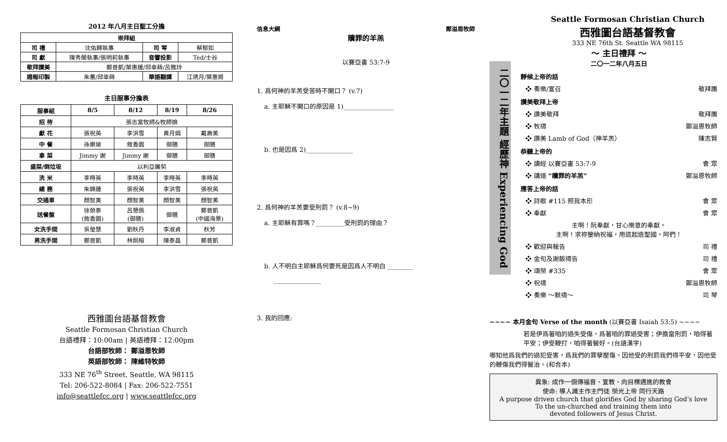2012 年八月主日聖工分擔
| 崇拜組 | | | |
| --- | --- | --- | --- |
| 司 禮 | 沈佑歸執事 | 司 琴 | 蔡郁如 |
| 司 獻 | 陳秀蘭執事/張明莉執事 | 音響投影 | Ted/士谷 |
| 敬拜讚美 | 鄭普凱/葉惠媛/邱幸蒔/呂雅玲 | | |
| 週報印製 | 朱蕙/邱幸蒔 | 華語翻譯 | 江琇月/葉惠姬 |
主日服事分擔表
| 服事組 | 8/5 | 8/12 | 8/19 | 8/26 |
| --- | --- | --- | --- | --- |
| 招 待 | 張志富牧師&牧師娘 | | | |
| 獻 花 | 張祝英 | 李洪雪 | 黄月娟 | 戴壽美 |
| 中 餐 | 孫樂瑜 | 敘香園 | 御膳 | 御膳 |
| 拿 菜 | Jimmy 謝 | Jimmy 謝 | 御膳 | 御膳 |
| 盛菜/倒垃圾 | 以利亞團契 | | | |
| 洗 米 | 李時英 | 李時英 | 李時英 | 李時英 |
| 總 務 | 朱錦蓮 | 張祝英 | 李洪雪 | 張祝英 |
| 交通車 | 顏智美 | 顏智美 | 顏智美 | 顏智美 |
| 送餐盤 | 徐榮泰 (敘香園) | 呂懇佩 (御膳) | 御膳 | 鄭普凱 (中國海景) |
| 女洗手間 | 吳瑩慧 | 劉秋丹 | 李淑貞 | 秋芳 |
| 男洗手間 | 鄭普凱 | 林炯榕 | 陳泰昌 | 鄭普凱 |
西雅圖台語基督教會
Seattle Formosan Christian Church
台語禮拜：10:00am | 英語禮拜：12:00pm
台語部牧師： 鄭溢恩牧師
英語部牧師： 陳維特牧師
333 NE 76<sup>th</sup> Street, Seattle, WA 98115
Tel: 206-522-8084 | Fax: 206-522-7551
info@seattlefcc.org | www.seattlefcc.org
信息大綱 鄭溢恩牧師
贖罪的羊羔
以賽亞書 53:7-9
1. 爲何神的羊羔受苦時不開口？ (v.7)
a. 主耶穌不開口的原因是 1)________________
b. 也是因爲 2)_______________
2. 爲何神的羊羔要受刑罰？ (v.8~9)
a. 主耶穌有罪嗎？_________受刑罰的理由？
b. 人不明白主耶穌爲何要死是因爲人不明白 ________
_______________
3. 我的回應:
Seattle Formosan Christian Church
西雅圖台語基督教會
333 NE 76th St. Seattle WA 98115
二〇一二年主題 經歷神 Experiencing God
～ 主日禮拜 ～
二〇一二年八月五日
靜候上帝的話
❖ 奏樂/宣召 敬拜團
讚美敬拜上帝
❖ 讚美敬拜 敬拜團
❖ 牧禱 鄭溢恩牧師
❖ 讚美 Lamb of God（神羊羔） 陳志賢
恭聽上帝的
❖ 讀經 以賽亞書 53:7-9 會 眾
❖ 講道 “贖罪的羊羔” 鄭溢恩牧師
應答上帝的話
❖ 詩歌 #115 照我本形 會 眾
❖ 奉獻 會 眾
主啊！阮奉獻，甘心樂意的奉獻。
主啊！求祢鑒納祝福，用這起造聖國。阿們！
❖ 歡迎與報告 司 禮
❖ 金句及謝飯禱告 司 禮
❖ 頌榮 #335 會 眾
❖ 祝禱 鄭溢恩牧師
❖ 奏樂 ～默禱～ 司 琴
~~~~ 本月金句 Verse of the month (以賽亞書 Isaiah 53:5) ~~~~
若是伊爲著咱的過失受傷，爲著咱的罪過受害；伊擔當刑罰，咱得著平安；伊受鞭打，咱得著醫好。(台語漢字)
哪知他爲我們的過犯受害，爲我們的罪孽壓傷。因他受的刑罰我們得平安，因他受的鞭傷我們得醫治。(和合本)
異象: 成作一個傳福音、宣教、向目標邁進的教會
使命: 導人識主作主門徒 榮光上帝 同行天路
A purpose driven church that glorifies God by sharing God’s love
To the un-churched and training them into
devoted followers of Jesus Christ.